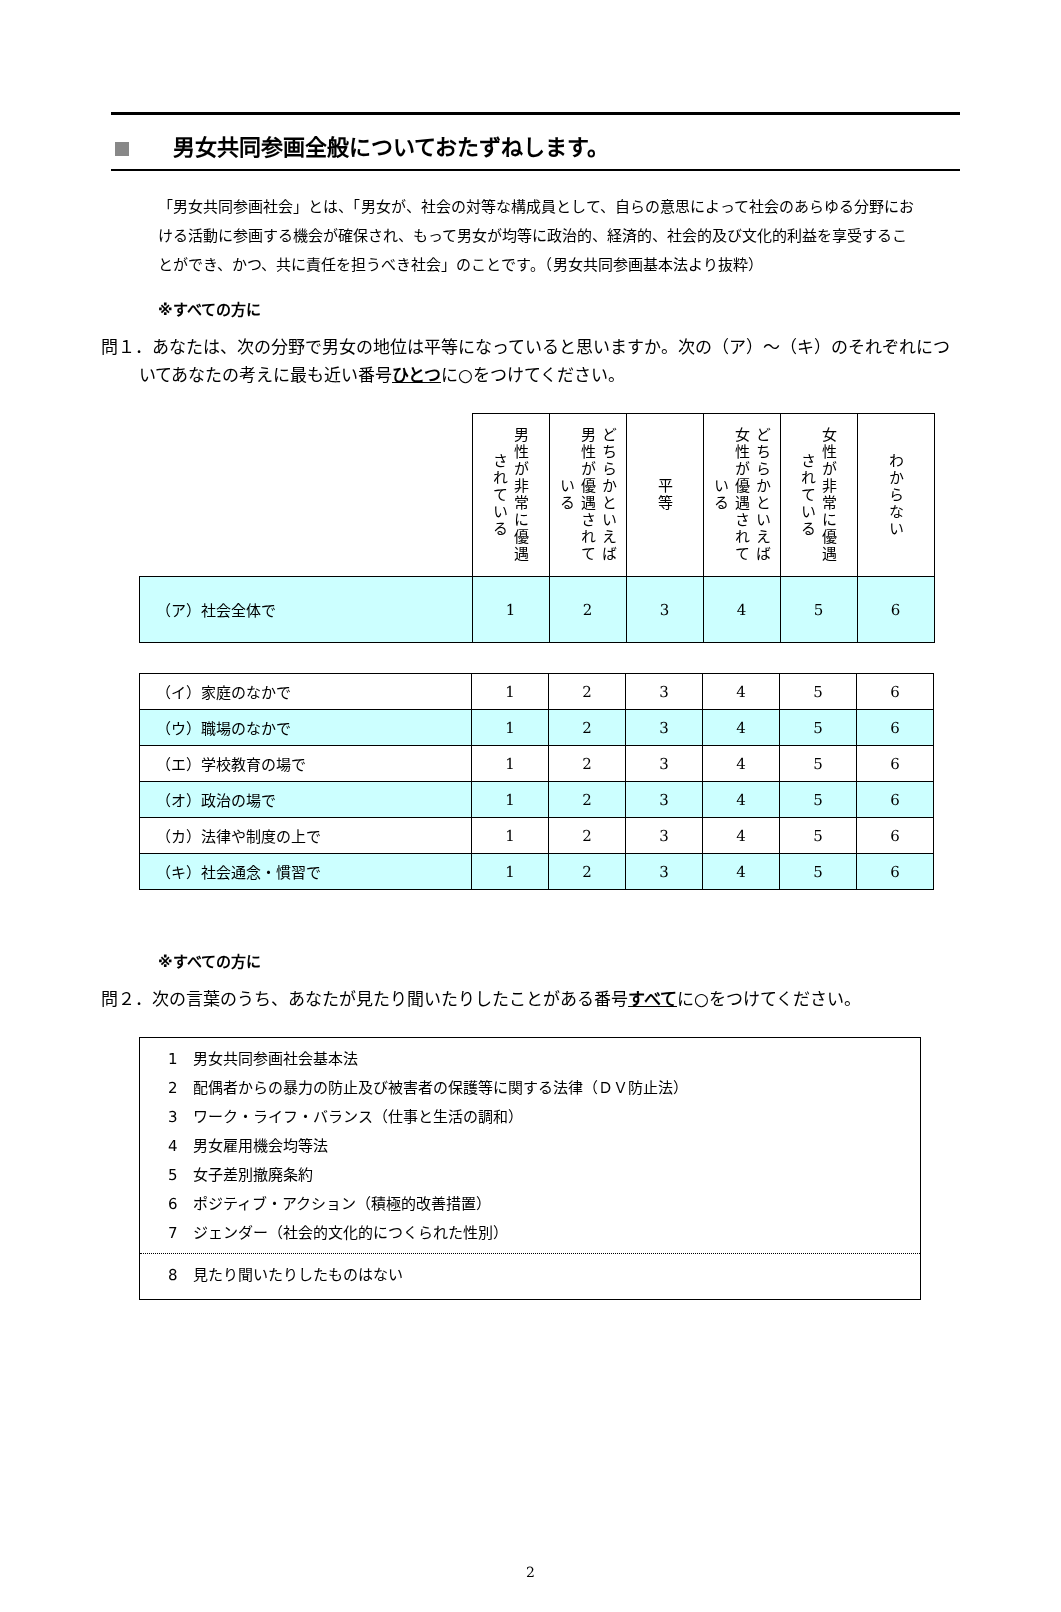男女共同参画全般についておたずねします。
「男女共同参画社会」とは、「男女が、社会の対等な構成員として、自らの意思によって社会のあらゆる分野における活動に参画する機会が確保され、もって男女が均等に政治的、経済的、社会的及び文化的利益を享受することができ、かつ、共に責任を担うべき社会」のことです。（男女共同参画基本法より抜粋）
※すべての方に
問１．あなたは、次の分野で男女の地位は平等になっていると思いますか。次の（ア）～（キ）のそれぞれについてあなたの考えに最も近い番号ひとつに○をつけてください。
| | 男性が非常に優遇されている | どちらかといえば男性が優遇されている | 平等 | どちらかといえば女性が優遇されている | 女性が非常に優遇されている | わからない |
| --- | --- | --- | --- | --- | --- | --- |
| （ア）社会全体で | 1 | 2 | 3 | 4 | 5 | 6 |
| （イ）家庭のなかで | 1 | 2 | 3 | 4 | 5 | 6 |
| （ウ）職場のなかで | 1 | 2 | 3 | 4 | 5 | 6 |
| （エ）学校教育の場で | 1 | 2 | 3 | 4 | 5 | 6 |
| （オ）政治の場で | 1 | 2 | 3 | 4 | 5 | 6 |
| （カ）法律や制度の上で | 1 | 2 | 3 | 4 | 5 | 6 |
| （キ）社会通念・慣習で | 1 | 2 | 3 | 4 | 5 | 6 |
※すべての方に
問２．次の言葉のうち、あなたが見たり聞いたりしたことがある番号すべてに○をつけてください。
1　男女共同参画社会基本法
2　配偶者からの暴力の防止及び被害者の保護等に関する法律（ＤＶ防止法）
3　ワーク・ライフ・バランス（仕事と生活の調和）
4　男女雇用機会均等法
5　女子差別撤廃条約
6　ポジティブ・アクション（積極的改善措置）
7　ジェンダー（社会的文化的につくられた性別）
8　見たり聞いたりしたものはない
2